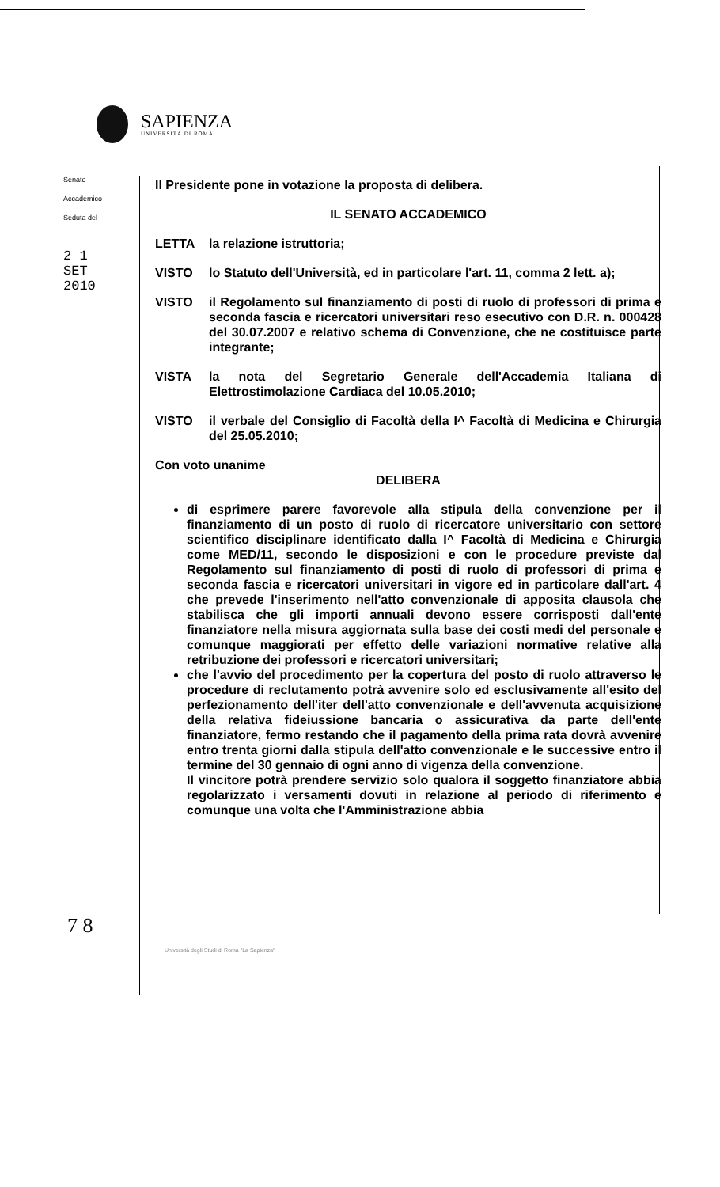SAPIENZA
UNIVERSITÀ DI ROMA
Senato
Accademico
Seduta del
2 1 SET 2010
Il Presidente pone in votazione la proposta di delibera.
IL SENATO ACCADEMICO
LETTA la relazione istruttoria;
VISTO lo Statuto dell'Università, ed in particolare l'art. 11, comma 2 lett. a);
VISTO il Regolamento sul finanziamento di posti di ruolo di professori di prima e seconda fascia e ricercatori universitari reso esecutivo con D.R. n. 000428 del 30.07.2007 e relativo schema di Convenzione, che ne costituisce parte integrante;
VISTA la nota del Segretario Generale dell'Accademia Italiana di Elettrostimolazione Cardiaca del 10.05.2010;
VISTO il verbale del Consiglio di Facoltà della I^ Facoltà di Medicina e Chirurgia del 25.05.2010;
Con voto unanime
DELIBERA
di esprimere parere favorevole alla stipula della convenzione per il finanziamento di un posto di ruolo di ricercatore universitario con settore scientifico disciplinare identificato dalla I^ Facoltà di Medicina e Chirurgia come MED/11, secondo le disposizioni e con le procedure previste dal Regolamento sul finanziamento di posti di ruolo di professori di prima e seconda fascia e ricercatori universitari in vigore ed in particolare dall'art. 4 che prevede l'inserimento nell'atto convenzionale di apposita clausola che stabilisca che gli importi annuali devono essere corrisposti dall'ente finanziatore nella misura aggiornata sulla base dei costi medi del personale e comunque maggiorati per effetto delle variazioni normative relative alla retribuzione dei professori e ricercatori universitari;
che l'avvio del procedimento per la copertura del posto di ruolo attraverso le procedure di reclutamento potrà avvenire solo ed esclusivamente all'esito del perfezionamento dell'iter dell'atto convenzionale e dell'avvenuta acquisizione della relativa fideiussione bancaria o assicurativa da parte dell'ente finanziatore, fermo restando che il pagamento della prima rata dovrà avvenire entro trenta giorni dalla stipula dell'atto convenzionale e le successive entro il termine del 30 gennaio di ogni anno di vigenza della convenzione.
Il vincitore potrà prendere servizio solo qualora il soggetto finanziatore abbia regolarizzato i versamenti dovuti in relazione al periodo di riferimento e comunque una volta che l'Amministrazione abbia
7 8
Università degli Studi di Roma "La Sapienza"